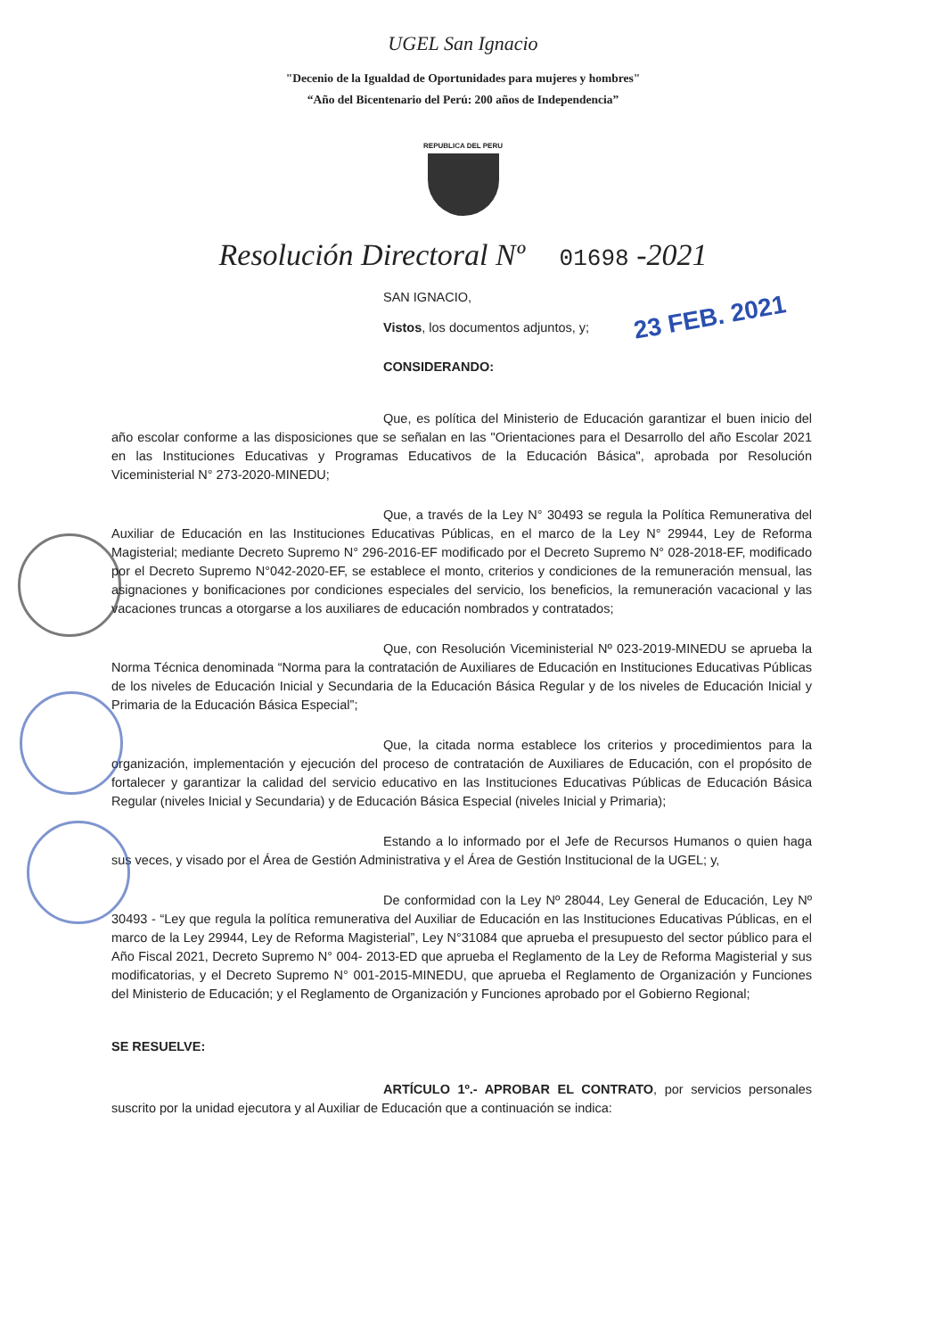UGEL San Ignacio
"Decenio de la Igualdad de Oportunidades para mujeres y hombres"
“Año del Bicentenario del Perú: 200 años de Independencia”
REPUBLICA DEL PERU
Resolución Directoral Nº 01698 -2021
23 FEB. 2021
SAN IGNACIO,
Vistos, los documentos adjuntos, y;
CONSIDERANDO:
Que, es política del Ministerio de Educación garantizar el buen inicio del año escolar conforme a las disposiciones que se señalan en las "Orientaciones para el Desarrollo del año Escolar 2021 en las Instituciones Educativas y Programas Educativos de la Educación Básica", aprobada por Resolución Viceministerial N° 273-2020-MINEDU;
Que, a través de la Ley N° 30493 se regula la Política Remunerativa del Auxiliar de Educación en las Instituciones Educativas Públicas, en el marco de la Ley N° 29944, Ley de Reforma Magisterial; mediante Decreto Supremo N° 296-2016-EF modificado por el Decreto Supremo N° 028-2018-EF, modificado por el Decreto Supremo N°042-2020-EF, se establece el monto, criterios y condiciones de la remuneración mensual, las asignaciones y bonificaciones por condiciones especiales del servicio, los beneficios, la remuneración vacacional y las vacaciones truncas a otorgarse a los auxiliares de educación nombrados y contratados;
Que, con Resolución Viceministerial Nº 023-2019-MINEDU se aprueba la Norma Técnica denominada “Norma para la contratación de Auxiliares de Educación en Instituciones Educativas Públicas de los niveles de Educación Inicial y Secundaria de la Educación Básica Regular y de los niveles de Educación Inicial y Primaria de la Educación Básica Especial”;
Que, la citada norma establece los criterios y procedimientos para la organización, implementación y ejecución del proceso de contratación de Auxiliares de Educación, con el propósito de fortalecer y garantizar la calidad del servicio educativo en las Instituciones Educativas Públicas de Educación Básica Regular (niveles Inicial y Secundaria) y de Educación Básica Especial (niveles Inicial y Primaria);
Estando a lo informado por el Jefe de Recursos Humanos o quien haga sus veces, y visado por el Área de Gestión Administrativa y el Área de Gestión Institucional de la UGEL; y,
De conformidad con la Ley Nº 28044, Ley General de Educación, Ley Nº 30493 - “Ley que regula la política remunerativa del Auxiliar de Educación en las Instituciones Educativas Públicas, en el marco de la Ley 29944, Ley de Reforma Magisterial”, Ley N°31084 que aprueba el presupuesto del sector público para el Año Fiscal 2021, Decreto Supremo N° 004- 2013-ED que aprueba el Reglamento de la Ley de Reforma Magisterial y sus modificatorias, y el Decreto Supremo N° 001-2015-MINEDU, que aprueba el Reglamento de Organización y Funciones del Ministerio de Educación; y el Reglamento de Organización y Funciones aprobado por el Gobierno Regional;
SE RESUELVE:
ARTÍCULO 1º.- APROBAR EL CONTRATO, por servicios personales suscrito por la unidad ejecutora y al Auxiliar de Educación que a continuación se indica: